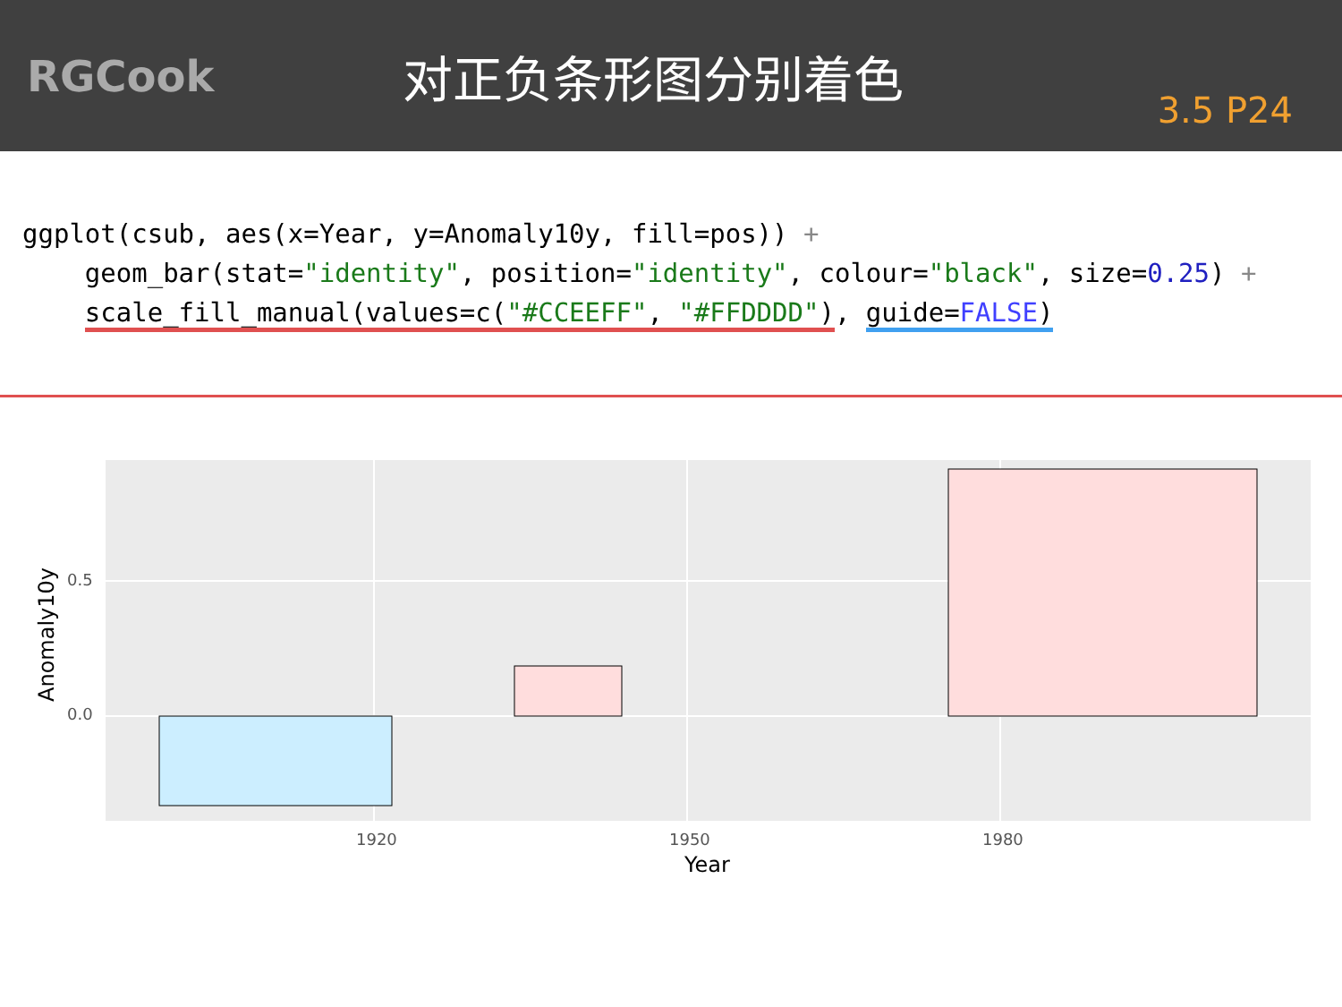RGCook
对正负条形图分别着色
3.5 P24
ggplot(csub, aes(x=Year, y=Anomaly10y, fill=pos)) + geom_bar(stat="identity", position="identity", colour="black", size=0.25) + scale_fill_manual(values=c("#CCEEFF", "#FFDDDD"), guide=FALSE)
0.5
0.0
1920
1950
1980
Year
Anomaly10y